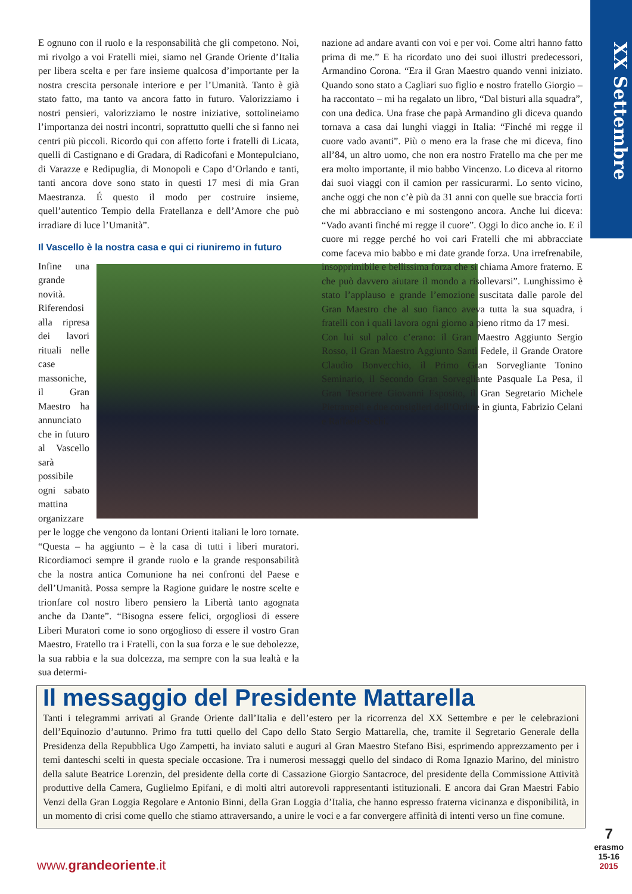XX Settembre
E ognuno con il ruolo e la responsabilità che gli competono. Noi, mi rivolgo a voi Fratelli miei, siamo nel Grande Oriente d’Italia per libera scelta e per fare insieme qualcosa d’importante per la nostra crescita personale interiore e per l’Umanità. Tanto è già stato fatto, ma tanto va ancora fatto in futuro. Valorizziamo i nostri pensieri, valorizziamo le nostre iniziative, sottolineiamo l’importanza dei nostri incontri, soprattutto quelli che si fanno nei centri più piccoli. Ricordo qui con affetto forte i fratelli di Licata, quelli di Castignano e di Gradara, di Radicofani e Montepulciano, di Varazze e Redipuglia, di Monopoli e Capo d’Orlando e tanti, tanti ancora dove sono stato in questi 17 mesi di mia Gran Maestranza. É questo il modo per costruire insieme, quell’autentico Tempio della Fratellanza e dell’Amore che può irradiare di luce l’Umanità”.
Il Vascello è la nostra casa e qui ci riuniremo in futuro
Infine una grande novità. Riferendosi alla ripresa dei lavori rituali nelle case massoniche, il Gran Maestro ha annunciato che in futuro al Vascello sarà possibile ogni sabato mattina organizzare per le logge che vengono da lontani Orienti italiani le loro tornate. “Questa – ha aggiunto – è la casa di tutti i liberi muratori. Ricordiamoci sempre il grande ruolo e la grande responsabilità che la nostra antica Comunione ha nei confronti del Paese e dell’Umanità. Possa sempre la Ragione guidare le nostre scelte e trionfare col nostro libero pensiero la Libertà tanto agognata anche da Dante”. “Bisogna essere felici, orgogliosi di essere Liberi Muratori come io sono orgoglioso di essere il vostro Gran Maestro, Fratello tra i Fratelli, con la sua forza e le sue debolezze, la sua rabbia e la sua dolcezza, ma sempre con la sua lealtà e la sua determi-
nazione ad andare avanti con voi e per voi. Come altri hanno fatto prima di me.” E ha ricordato uno dei suoi illustri predecessori, Armandino Corona. “Era il Gran Maestro quando venni iniziato. Quando sono stato a Cagliari suo figlio e nostro fratello Giorgio – ha raccontato – mi ha regalato un libro, “Dal bisturi alla squadra”, con una dedica. Una frase che papà Armandino gli diceva quando tornava a casa dai lunghi viaggi in Italia: “Finché mi regge il cuore vado avanti”. Più o meno era la frase che mi diceva, fino all’84, un altro uomo, che non era nostro Fratello ma che per me era molto importante, il mio babbo Vincenzo. Lo diceva al ritorno dai suoi viaggi con il camion per rassicurarmi. Lo sento vicino, anche oggi che non c’è più da 31 anni con quelle sue braccia forti che mi abbracciano e mi sostengono ancora. Anche lui diceva: “Vado avanti finché mi regge il cuore”. Oggi lo dico anche io. E il cuore mi regge perché ho voi cari Fratelli che mi abbracciate come faceva mio babbo e mi date grande forza. Una irrefrenabile, insopprimibile e bellissima forza che si chiama Amore fraterno. E che può davvero aiutare il mondo a risollevarsi”. Lunghissimo è stato l’applauso e grande l’emozione suscitata dalle parole del Gran Maestro che al suo fianco aveva tutta la sua squadra, i fratelli con i quali lavora ogni giorno a pieno ritmo da 17 mesi.
Con lui sul palco c’erano: il Gran Maestro Aggiunto Sergio Rosso, il Gran Maestro Aggiunto Santi Fedele, il Grande Oratore Claudio Bonvecchio, il Primo Gran Sorvegliante Tonino Seminario, il Secondo Gran Sorvegliante Pasquale La Pesa, il Gran Tesoriere Giovanni Esposito, il Gran Segretario Michele Pietrangeli e due consiglieri dell’Ordine in giunta, Fabrizio Celani e Raffaele Sechi.
Il messaggio del Presidente Mattarella
Tanti i telegrammi arrivati al Grande Oriente dall’Italia e dell’estero per la ricorrenza del XX Settembre e per le celebrazioni dell’Equinozio d’autunno. Primo fra tutti quello del Capo dello Stato Sergio Mattarella, che, tramite il Segretario Generale della Presidenza della Repubblica Ugo Zampetti, ha inviato saluti e auguri al Gran Maestro Stefano Bisi, esprimendo apprezzamento per i temi danteschi scelti in questa speciale occasione. Tra i numerosi messaggi quello del sindaco di Roma Ignazio Marino, del ministro della salute Beatrice Lorenzin, del presidente della corte di Cassazione Giorgio Santacroce, del presidente della Commissione Attività produttive della Camera, Guglielmo Epifani, e di molti altri autorevoli rappresentanti istituzionali. E ancora dai Gran Maestri Fabio Venzi della Gran Loggia Regolare e Antonio Binni, della Gran Loggia d’Italia, che hanno espresso fraterna vicinanza e disponibilità, in un momento di crisi come quello che stiamo attraversando, a unire le voci e a far convergere affinità di intenti verso un fine comune.
www.grandeoriente.it
7
erasmo
15-16
2015